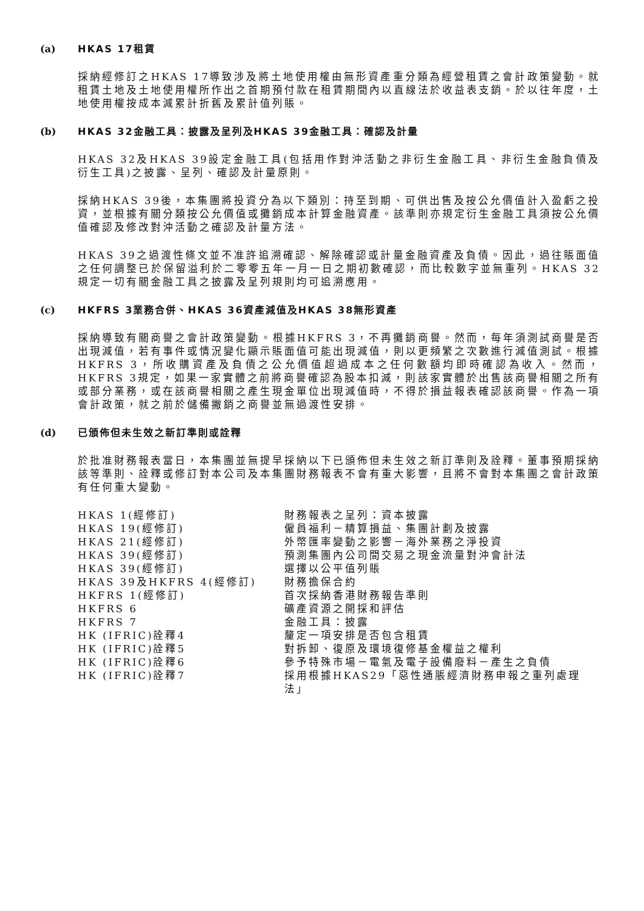(a) HKAS 17租賃
採納經修訂之HKAS 17導致涉及將土地使用權由無形資產重分類為經營租賃之會計政策變動。就租賃土地及土地使用權所作出之首期預付款在租賃期間內以直線法於收益表支銷。於以往年度，土地使用權按成本減累計折舊及累計值列賬。
(b) HKAS 32金融工具：披露及呈列及HKAS 39金融工具：確認及計量
HKAS 32及HKAS 39設定金融工具(包括用作對沖活動之非衍生金融工具、非衍生金融負債及衍生工具)之披露、呈列、確認及計量原則。
採納HKAS 39後，本集團將投資分為以下類別：持至到期、可供出售及按公允價值計入盈虧之投資，並根據有關分類按公允價值或攤銷成本計算金融資產。該準則亦規定衍生金融工具須按公允價值確認及修改對沖活動之確認及計量方法。
HKAS 39之過渡性條文並不准許追溯確認、解除確認或計量金融資產及負債。因此，過往賬面值之任何調整已於保留溢利於二零零五年一月一日之期初數確認，而比較數字並無重列。HKAS 32規定一切有關金融工具之披露及呈列規則均可追溯應用。
(c) HKFRS 3業務合併、HKAS 36資產減值及HKAS 38無形資產
採納導致有關商譽之會計政策變動。根據HKFRS 3，不再攤銷商譽。然而，每年須測試商譽是否出現減值，若有事件或情況變化顯示賬面值可能出現減值，則以更頻繁之次數進行減值測試。根據HKFRS 3，所收購資產及負債之公允價值超過成本之任何數額均即時確認為收入。然而，HKFRS 3規定，如果一家實體之前將商譽確認為股本扣減，則該家實體於出售該商譽相關之所有或部分業務，或在該商譽相關之產生現金單位出現減值時，不得於損益報表確認該商譽。作為一項會計政策，就之前於儲備撇銷之商譽並無過渡性安排。
(d) 已頒佈但未生效之新訂準則或詮釋
於批准財務報表當日，本集團並無提早採納以下已頒佈但未生效之新訂準則及詮釋。董事預期採納該等準則、詮釋或修訂對本公司及本集團財務報表不會有重大影響，且將不會對本集團之會計政策有任何重大變動。
| HKAS 1(經修訂) | 財務報表之呈列：資本披露 |
| HKAS 19(經修訂) | 僱員福利－精算損益、集團計劃及披露 |
| HKAS 21(經修訂) | 外幣匯率變動之影響－海外業務之淨投資 |
| HKAS 39(經修訂) | 預測集團內公司間交易之現金流量對沖會計法 |
| HKAS 39(經修訂) | 選擇以公平值列賬 |
| HKAS 39及HKFRS 4(經修訂) | 財務擔保合約 |
| HKFRS 1(經修訂) | 首次採納香港財務報告準則 |
| HKFRS 6 | 礦產資源之開採和評估 |
| HKFRS 7 | 金融工具：披露 |
| HK (IFRIC)詮釋4 | 釐定一項安排是否包含租賃 |
| HK (IFRIC)詮釋5 | 對拆卸、復原及環境復修基金權益之權利 |
| HK (IFRIC)詮釋6 | 參予特殊市場－電氣及電子設備廢料－產生之負債 |
| HK (IFRIC)詮釋7 | 採用根據HKAS29「惡性通脹經濟財務申報之重列處理法」 |